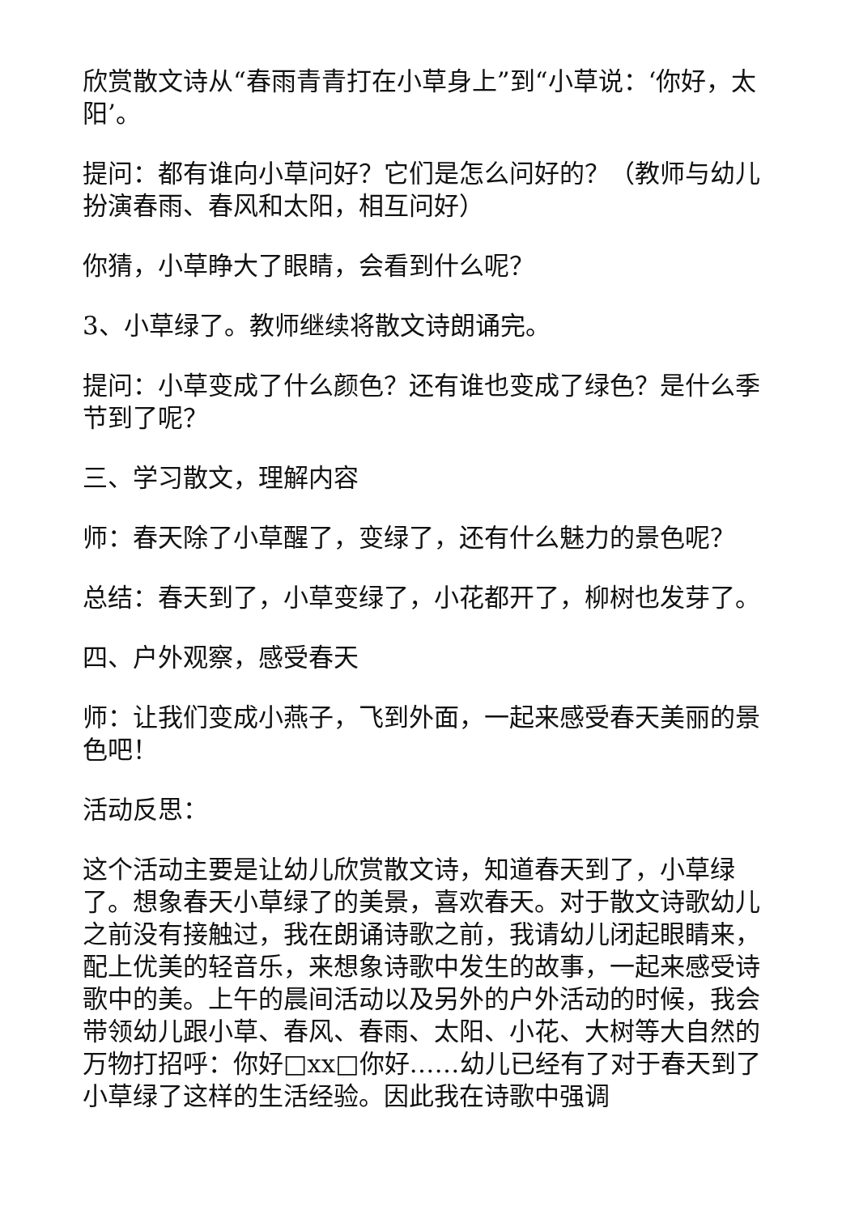欣赏散文诗从“春雨青青打在小草身上”到“小草说：‘你好，太阳’。
提问：都有谁向小草问好？它们是怎么问好的？（教师与幼儿扮演春雨、春风和太阳，相互问好）
你猜，小草睁大了眼睛，会看到什么呢？
3、小草绿了。教师继续将散文诗朗诵完。
提问：小草变成了什么颜色？还有谁也变成了绿色？是什么季节到了呢？
三、学习散文，理解内容
师：春天除了小草醒了，变绿了，还有什么魅力的景色呢？
总结：春天到了，小草变绿了，小花都开了，柳树也发芽了。
四、户外观察，感受春天
师：让我们变成小燕子，飞到外面，一起来感受春天美丽的景色吧！
活动反思：
这个活动主要是让幼儿欣赏散文诗，知道春天到了，小草绿了。想象春天小草绿了的美景，喜欢春天。对于散文诗歌幼儿之前没有接触过，我在朗诵诗歌之前，我请幼儿闭起眼睛来，配上优美的轻音乐，来想象诗歌中发生的故事，一起来感受诗歌中的美。上午的晨间活动以及另外的户外活动的时候，我会带领幼儿跟小草、春风、春雨、太阳、小花、大树等大自然的万物打招呼：你好□xx□你好……幼儿已经有了对于春天到了小草绿了这样的生活经验。因此我在诗歌中强调